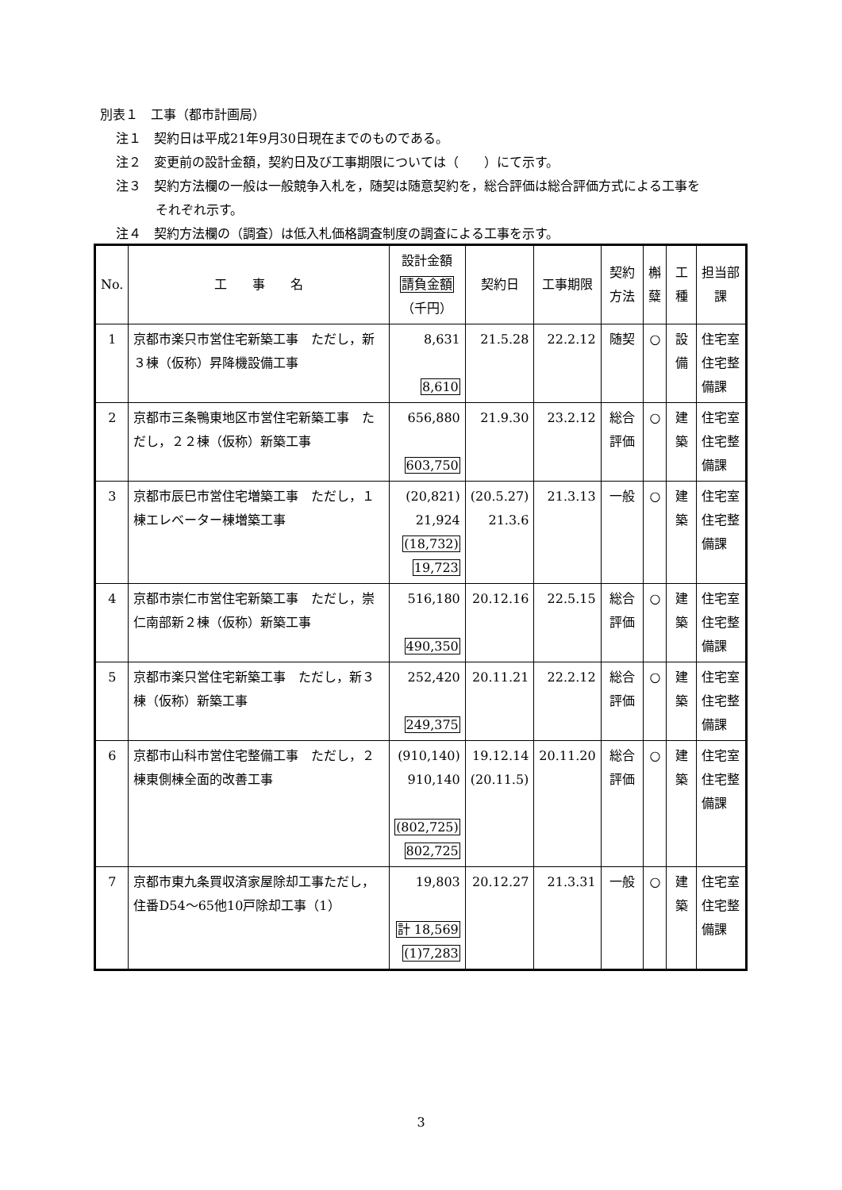別表１　工事（都市計画局）
注１　契約日は平成21年9月30日現在までのものである。
注２　変更前の設計金額，契約日及び工事期限については（　　）にて示す。
注３　契約方法欄の一般は一般競争入札を，随契は随意契約を，総合評価は総合評価方式による工事を
それぞれ示す。
注４　契約方法欄の（調査）は低入札価格調査制度の調査による工事を示す。
| No. | 工 事 名 | 設計金額 請負金額 （千円） | 契約日 | 工事期限 | 契約 方法 | 槲 糵 | 工種 | 担当部課 |
| --- | --- | --- | --- | --- | --- | --- | --- | --- |
| 1 | 京都市楽只市営住宅新築工事 ただし，新３棟（仮称）昇降機設備工事 | 8,631 8,610 | 21.5.28 | 22.2.12 | 随契 | ○ | 設備 | 住宅室 住宅整備課 |
| 2 | 京都市三条鴨東地区市営住宅新築工事 ただし，２２棟（仮称）新築工事 | 656,880 603,750 | 21.9.30 | 23.2.12 | 総合評価 | ○ | 建築 | 住宅室 住宅整備課 |
| 3 | 京都市辰巳市営住宅増築工事 ただし，１棟エレベーター棟増築工事 | (20,821) 21,924 (18,732) 19,723 | (20.5.27) 21.3.6 | 21.3.13 | 一般 | ○ | 建築 | 住宅室 住宅整備課 |
| 4 | 京都市崇仁市営住宅新築工事 ただし，崇仁南部新２棟（仮称）新築工事 | 516,180 490,350 | 20.12.16 | 22.5.15 | 総合評価 | ○ | 建築 | 住宅室 住宅整備課 |
| 5 | 京都市楽只営住宅新築工事 ただし，新３棟（仮称）新築工事 | 252,420 249,375 | 20.11.21 | 22.2.12 | 総合評価 | ○ | 建築 | 住宅室 住宅整備課 |
| 6 | 京都市山科市営住宅整備工事 ただし，２棟東側棟全面的改善工事 | (910,140) 910,140 (802,725) 802,725 | 19.12.14 (20.11.5) | 20.11.20 | 総合評価 | ○ | 建築 | 住宅室 住宅整備課 |
| 7 | 京都市東九条買収済家屋除却工事ただし，住番D54～65他10戸除却工事（1） | 19,803 計 18,569 (1)7,283 | 20.12.27 | 21.3.31 | 一般 | ○ | 建築 | 住宅室 住宅整備課 |
3